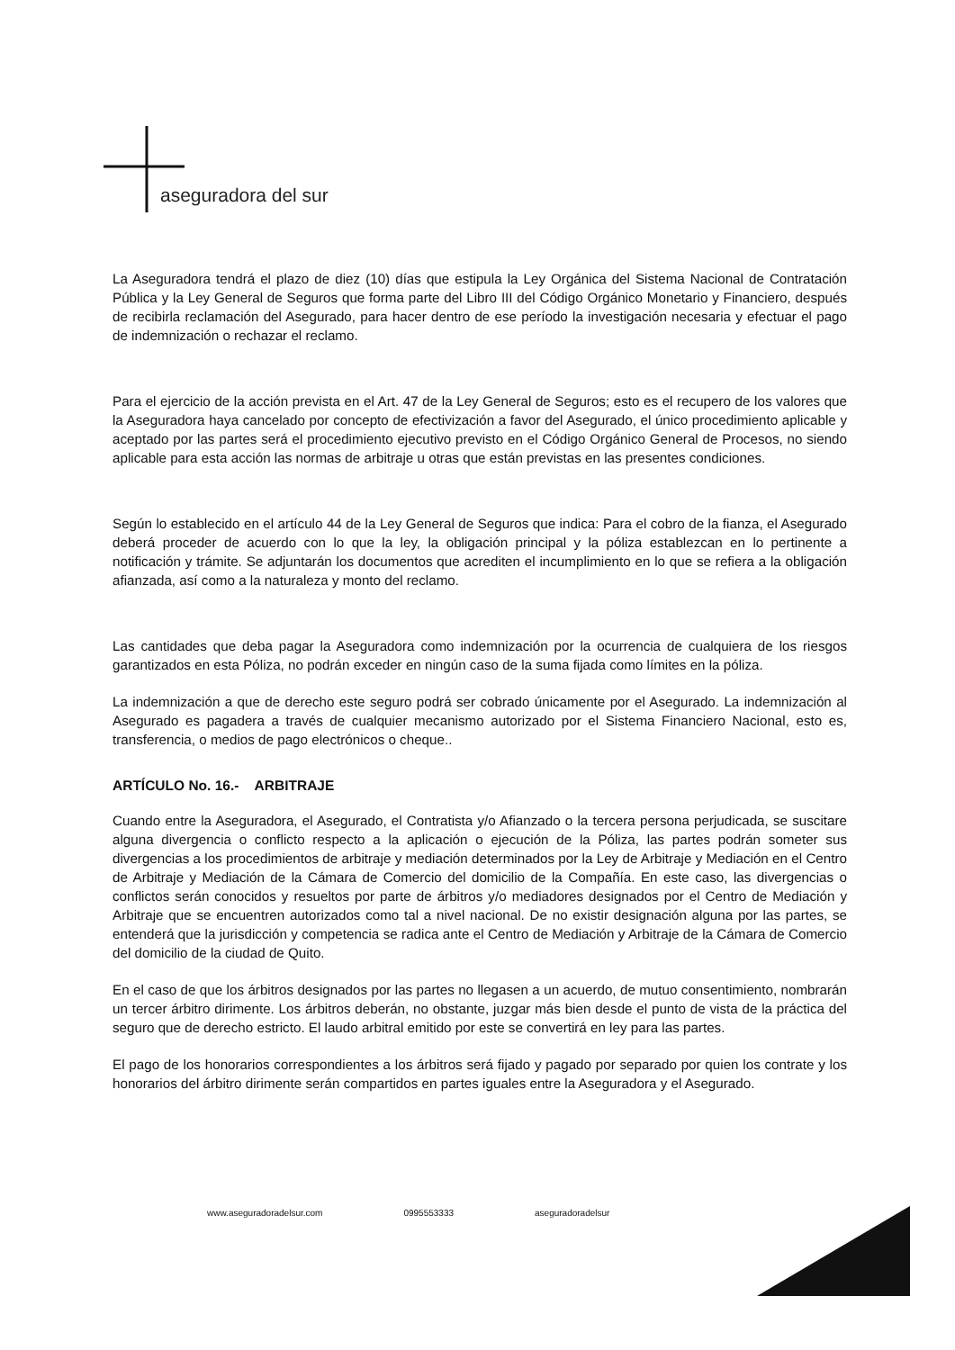aseguradora del sur
La Aseguradora tendrá el plazo de diez (10) días que estipula la Ley Orgánica del Sistema Nacional de Contratación Pública y la Ley General de Seguros que forma parte del Libro III del Código Orgánico Monetario y Financiero, después de recibirla reclamación del Asegurado, para hacer dentro de ese período la investigación necesaria y efectuar el pago de indemnización o rechazar el reclamo.
Para el ejercicio de la acción prevista en el Art. 47 de la Ley General de Seguros; esto es el recupero de los valores que la Aseguradora haya cancelado por concepto de efectivización a favor del Asegurado, el único procedimiento aplicable y aceptado por las partes será el procedimiento ejecutivo previsto en el Código Orgánico General de Procesos, no siendo aplicable para esta acción las normas de arbitraje u otras que están previstas en las presentes condiciones.
Según lo establecido en el artículo 44 de la Ley General de Seguros que indica: Para el cobro de la fianza, el Asegurado deberá proceder de acuerdo con lo que la ley, la obligación principal y la póliza establezcan en lo pertinente a notificación y trámite. Se adjuntarán los documentos que acrediten el incumplimiento en lo que se refiera a la obligación afianzada, así como a la naturaleza y monto del reclamo.
Las cantidades que deba pagar la Aseguradora como indemnización por la ocurrencia de cualquiera de los riesgos garantizados en esta Póliza, no podrán exceder en ningún caso de la suma fijada como límites en la póliza.
La indemnización a que de derecho este seguro podrá ser cobrado únicamente por el Asegurado. La indemnización al Asegurado es pagadera a través de cualquier mecanismo autorizado por el Sistema Financiero Nacional, esto es, transferencia, o medios de pago electrónicos o cheque..
ARTÍCULO No. 16.- ARBITRAJE
Cuando entre la Aseguradora, el Asegurado, el Contratista y/o Afianzado o la tercera persona perjudicada, se suscitare alguna divergencia o conflicto respecto a la aplicación o ejecución de la Póliza, las partes podrán someter sus divergencias a los procedimientos de arbitraje y mediación determinados por la Ley de Arbitraje y Mediación en el Centro de Arbitraje y Mediación de la Cámara de Comercio del domicilio de la Compañía. En este caso, las divergencias o conflictos serán conocidos y resueltos por parte de árbitros y/o mediadores designados por el Centro de Mediación y Arbitraje que se encuentren autorizados como tal a nivel nacional. De no existir designación alguna por las partes, se entenderá que la jurisdicción y competencia se radica ante el Centro de Mediación y Arbitraje de la Cámara de Comercio del domicilio de la ciudad de Quito.
En el caso de que los árbitros designados por las partes no llegasen a un acuerdo, de mutuo consentimiento, nombrarán un tercer árbitro dirimente. Los árbitros deberán, no obstante, juzgar más bien desde el punto de vista de la práctica del seguro que de derecho estricto. El laudo arbitral emitido por este se convertirá en ley para las partes.
El pago de los honorarios correspondientes a los árbitros será fijado y pagado por separado por quien los contrate y los honorarios del árbitro dirimente serán compartidos en partes iguales entre la Aseguradora y el Asegurado.
www.aseguradoradelsur.com 0995553333 aseguradoradelsur